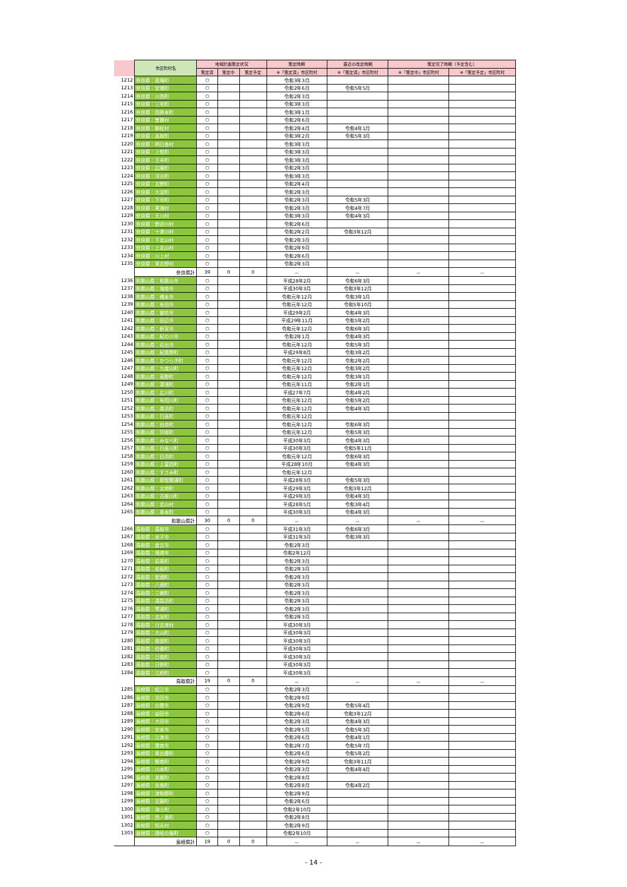| | 市区町村名 | 地域計画策定状況 | | | 策定時期 | 直近の改定時期 | 策定完了時期（予定含む） | |
| --- | --- | --- | --- | --- | --- | --- | --- | --- |
| | | 策定済 | 策定中 | 策定予定 | ※「策定済」市区町村 | ※「策定済」市区町村 | ※「策定中」市区町村 | ※「策定予定」市区町村 |
| 1212 | 奈良県：斑鳩町 | ○ | | | 令和3年3月 | | | |
| 1213 | 奈良県：安堵町 | ○ | | | 令和2年6月 | 令和5年5月 | | |
| 1214 | 奈良県：川西町 | ○ | | | 令和2年3月 | | | |
| 1215 | 奈良県：三宅町 | ○ | | | 令和3年3月 | | | |
| 1216 | 奈良県：田原本町 | ○ | | | 令和3年1月 | | | |
| 1217 | 奈良県：曽爾村 | ○ | | | 令和2年6月 | | | |
| 1218 | 奈良県：御杖村 | ○ | | | 令和2年4月 | 令和4年1月 | | |
| 1219 | 奈良県：高取町 | ○ | | | 令和3年2月 | 令和5年3月 | | |
| 1220 | 奈良県：明日香村 | ○ | | | 令和3年3月 | | | |
| 1221 | 奈良県：上牧町 | ○ | | | 令和3年3月 | | | |
| 1222 | 奈良県：王寺町 | ○ | | | 令和3年3月 | | | |
| 1223 | 奈良県：広陵町 | ○ | | | 令和2年3月 | | | |
| 1224 | 奈良県：河合町 | ○ | | | 令和3年3月 | | | |
| 1225 | 奈良県：吉野町 | ○ | | | 令和2年4月 | | | |
| 1226 | 奈良県：大淀町 | ○ | | | 令和2年3月 | | | |
| 1227 | 奈良県：下市町 | ○ | | | 令和2年3月 | 令和5年3月 | | |
| 1228 | 奈良県：黒滝村 | ○ | | | 令和2年3月 | 令和4年7月 | | |
| 1229 | 奈良県：天川村 | ○ | | | 令和3年3月 | 令和4年3月 | | |
| 1230 | 奈良県：野迫川村 | ○ | | | 令和2年6月 | | | |
| 1231 | 奈良県：十津川村 | ○ | | | 令和2年2月 | 令和3年12月 | | |
| 1232 | 奈良県：下北山村 | ○ | | | 令和2年3月 | | | |
| 1233 | 奈良県：上北山村 | ○ | | | 令和2年9月 | | | |
| 1234 | 奈良県：川上村 | ○ | | | 令和2年6月 | | | |
| 1235 | 奈良県：東吉野村 | ○ | | | 令和2年3月 | | | |
| | 奈良県計 | 39 | 0 | 0 | － | － | － | － |
| 1236 | 和歌山県：和歌山市 | ○ | | | 平成28年2月 | 令和6年3月 | | |
| 1237 | 和歌山県：海南市 | ○ | | | 平成30年3月 | 令和3年12月 | | |
| 1238 | 和歌山県：橋本市 | ○ | | | 令和元年12月 | 令和3年1月 | | |
| 1239 | 和歌山県：有田市 | ○ | | | 令和元年12月 | 令和5年10月 | | |
| 1240 | 和歌山県：御坊市 | ○ | | | 平成29年2月 | 令和4年3月 | | |
| 1241 | 和歌山県：田辺市 | ○ | | | 平成29年11月 | 令和5年2月 | | |
| 1242 | 和歌山県：新宮市 | ○ | | | 令和元年12月 | 令和6年3月 | | |
| 1243 | 和歌山県：紀の川市 | ○ | | | 令和2年1月 | 令和4年3月 | | |
| 1244 | 和歌山県：岩出市 | ○ | | | 令和元年12月 | 令和5年3月 | | |
| 1245 | 和歌山県：紀美野町 | ○ | | | 平成29年8月 | 令和3年2月 | | |
| 1246 | 和歌山県：かつらぎ町 | ○ | | | 令和元年12月 | 令和2年2月 | | |
| 1247 | 和歌山県：九度山町 | ○ | | | 令和元年12月 | 令和3年2月 | | |
| 1248 | 和歌山県：高野町 | ○ | | | 令和元年12月 | 令和3年1月 | | |
| 1249 | 和歌山県：湯浅町 | ○ | | | 令和元年11月 | 令和2年1月 | | |
| 1250 | 和歌山県：広川町 | ○ | | | 平成27年7月 | 令和4年2月 | | |
| 1251 | 和歌山県：有田川町 | ○ | | | 令和元年12月 | 令和5年2月 | | |
| 1252 | 和歌山県：美浜町 | ○ | | | 令和元年12月 | 令和4年3月 | | |
| 1253 | 和歌山県：日高町 | ○ | | | 令和元年12月 | | | |
| 1254 | 和歌山県：由良町 | ○ | | | 令和元年12月 | 令和6年3月 | | |
| 1255 | 和歌山県：印南町 | ○ | | | 令和元年12月 | 令和5年3月 | | |
| 1256 | 和歌山県：みなべ町 | ○ | | | 平成30年3月 | 令和4年3月 | | |
| 1257 | 和歌山県：日高川町 | ○ | | | 平成30年3月 | 令和5年11月 | | |
| 1258 | 和歌山県：白浜町 | ○ | | | 令和元年12月 | 令和6年3月 | | |
| 1259 | 和歌山県：上富田町 | ○ | | | 平成28年10月 | 令和4年3月 | | |
| 1260 | 和歌山県：すさみ町 | ○ | | | 令和元年12月 | | | |
| 1261 | 和歌山県：那智勝浦町 | ○ | | | 平成28年3月 | 令和5年3月 | | |
| 1262 | 和歌山県：太地町 | ○ | | | 平成29年3月 | 令和3年12月 | | |
| 1263 | 和歌山県：古座川町 | ○ | | | 平成29年3月 | 令和4年3月 | | |
| 1264 | 和歌山県：北山村 | ○ | | | 平成28年5月 | 令和3年4月 | | |
| 1265 | 和歌山県：串本町 | ○ | | | 平成30年3月 | 令和4年3月 | | |
| | 和歌山県計 | 30 | 0 | 0 | － | － | － | － |
| 1266 | 鳥取県：鳥取市 | ○ | | | 平成31年3月 | 令和6年3月 | | |
| 1267 | 鳥取県：米子市 | ○ | | | 平成31年3月 | 令和3年3月 | | |
| 1268 | 鳥取県：倉吉市 | ○ | | | 令和2年3月 | | | |
| 1269 | 鳥取県：境港市 | ○ | | | 令和2年12月 | | | |
| 1270 | 鳥取県：岩美町 | ○ | | | 令和2年3月 | | | |
| 1271 | 鳥取県：若桜町 | ○ | | | 令和2年3月 | | | |
| 1272 | 鳥取県：智頭町 | ○ | | | 令和2年3月 | | | |
| 1273 | 鳥取県：八頭町 | ○ | | | 令和2年3月 | | | |
| 1274 | 鳥取県：三朝町 | ○ | | | 令和2年3月 | | | |
| 1275 | 鳥取県：湯梨浜町 | ○ | | | 令和2年3月 | | | |
| 1276 | 鳥取県：琴浦町 | ○ | | | 令和2年3月 | | | |
| 1277 | 鳥取県：北栄町 | ○ | | | 令和2年3月 | | | |
| 1278 | 鳥取県：日吉津村 | ○ | | | 平成30年3月 | | | |
| 1279 | 鳥取県：大山町 | ○ | | | 平成30年3月 | | | |
| 1280 | 鳥取県：南部町 | ○ | | | 平成30年3月 | | | |
| 1281 | 鳥取県：伯耆町 | ○ | | | 平成30年3月 | | | |
| 1282 | 鳥取県：日南町 | ○ | | | 平成30年3月 | | | |
| 1283 | 鳥取県：日野町 | ○ | | | 平成30年3月 | | | |
| 1284 | 鳥取県：江府町 | ○ | | | 平成30年3月 | | | |
| | 鳥取県計 | 19 | 0 | 0 | － | － | － | － |
| 1285 | 島根県：松江市 | ○ | | | 令和2年3月 | | | |
| 1286 | 島根県：浜田市 | ○ | | | 令和2年9月 | | | |
| 1287 | 島根県：出雲市 | ○ | | | 令和2年9月 | 令和5年4月 | | |
| 1288 | 島根県：益田市 | ○ | | | 令和2年6月 | 令和3年12月 | | |
| 1289 | 島根県：大田市 | ○ | | | 令和2年3月 | 令和4年3月 | | |
| 1290 | 島根県：安来市 | ○ | | | 令和2年5月 | 令和5年3月 | | |
| 1291 | 島根県：江津市 | ○ | | | 令和2年6月 | 令和4年1月 | | |
| 1292 | 島根県：雲南市 | ○ | | | 令和2年7月 | 令和5年7月 | | |
| 1293 | 島根県：奥出雲町 | ○ | | | 令和2年6月 | 令和5年2月 | | |
| 1294 | 島根県：飯南町 | ○ | | | 令和2年9月 | 令和3年11月 | | |
| 1295 | 島根県：川本町 | ○ | | | 令和2年3月 | 令和4年4月 | | |
| 1296 | 島根県：美郷町 | ○ | | | 令和2年8月 | | | |
| 1297 | 島根県：邑南町 | ○ | | | 令和2年8月 | 令和4年2月 | | |
| 1298 | 島根県：津和野町 | ○ | | | 令和2年9月 | | | |
| 1299 | 島根県：吉賀町 | ○ | | | 令和2年6月 | | | |
| 1300 | 島根県：海士町 | ○ | | | 令和2年10月 | | | |
| 1301 | 島根県：西ノ島町 | ○ | | | 令和2年8月 | | | |
| 1302 | 島根県：知夫村 | ○ | | | 令和2年9月 | | | |
| 1303 | 島根県：隠岐の島町 | ○ | | | 令和2年10月 | | | |
| | 島根県計 | 19 | 0 | 0 | － | － | － | － |
- 14 -